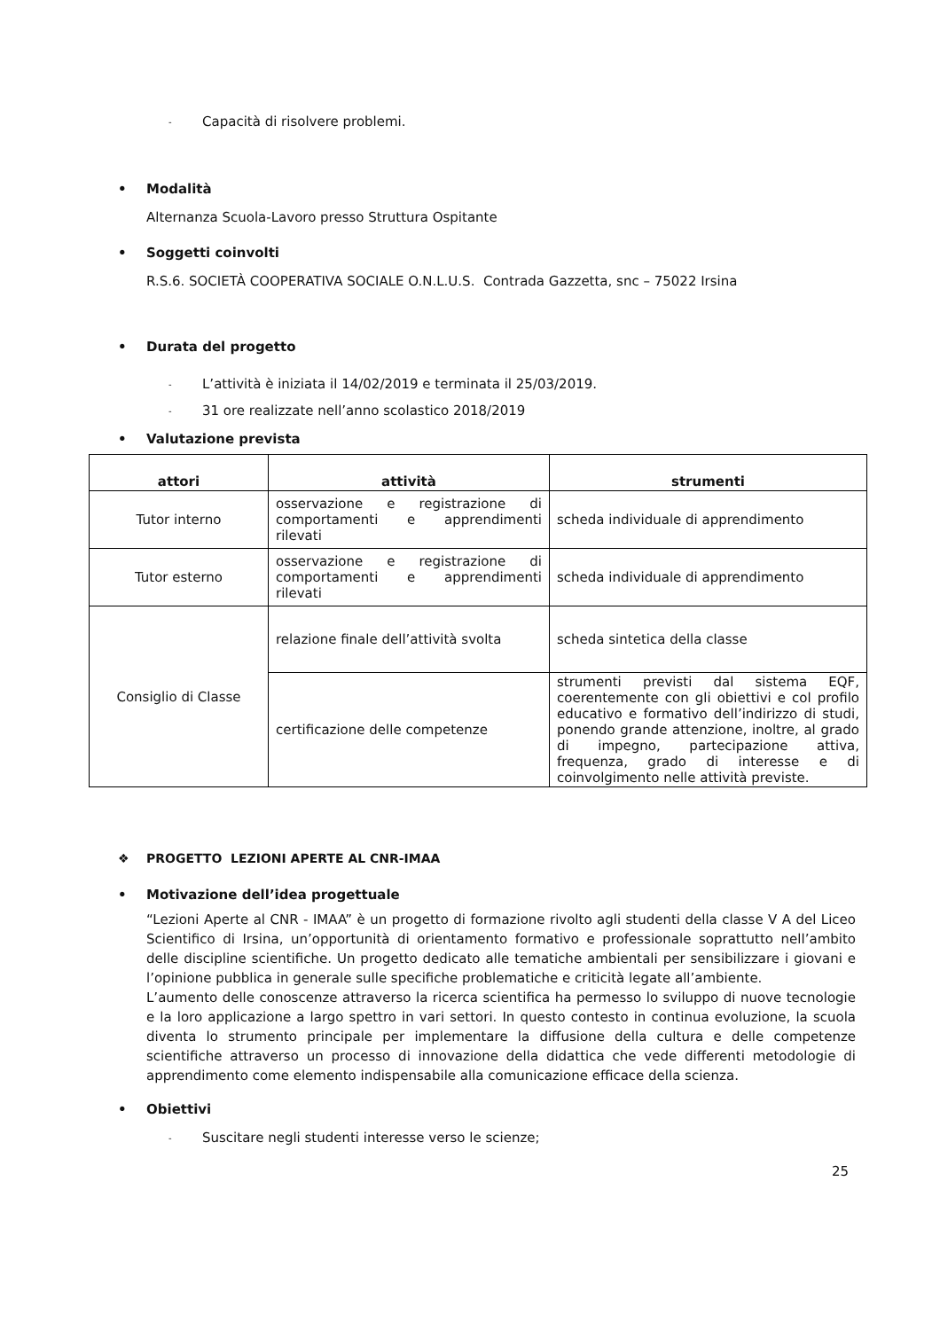- Capacità di risolvere problemi.
• Modalità
Alternanza Scuola-Lavoro presso Struttura Ospitante
• Soggetti coinvolti
R.S.6. SOCIETÀ COOPERATIVA SOCIALE O.N.L.U.S. Contrada Gazzetta, snc – 75022 Irsina
• Durata del progetto
- L’attività è iniziata il 14/02/2019 e terminata il 25/03/2019.
- 31 ore realizzate nell’anno scolastico 2018/2019
• Valutazione prevista
| attori | attività | strumenti |
| --- | --- | --- |
| Tutor interno | osservazione e registrazione di comportamenti e apprendimenti rilevati | scheda individuale di apprendimento |
| Tutor esterno | osservazione e registrazione di comportamenti e apprendimenti rilevati | scheda individuale di apprendimento |
| Consiglio di Classe | relazione finale dell’attività svolta | scheda sintetica della classe |
| | certificazione delle competenze | strumenti previsti dal sistema EQF, coerentemente con gli obiettivi e col profilo educativo e formativo dell’indirizzo di studi, ponendo grande attenzione, inoltre, al grado di impegno, partecipazione attiva, frequenza, grado di interesse e di coinvolgimento nelle attività previste. |
❖ PROGETTO LEZIONI APERTE AL CNR-IMAA
• Motivazione dell’idea progettuale
“Lezioni Aperte al CNR - IMAA” è un progetto di formazione rivolto agli studenti della classe V A del Liceo Scientifico di Irsina, un’opportunità di orientamento formativo e professionale soprattutto nell’ambito delle discipline scientifiche. Un progetto dedicato alle tematiche ambientali per sensibilizzare i giovani e l’opinione pubblica in generale sulle specifiche problematiche e criticità legate all’ambiente.
L’aumento delle conoscenze attraverso la ricerca scientifica ha permesso lo sviluppo di nuove tecnologie e la loro applicazione a largo spettro in vari settori. In questo contesto in continua evoluzione, la scuola diventa lo strumento principale per implementare la diffusione della cultura e delle competenze scientifiche attraverso un processo di innovazione della didattica che vede differenti metodologie di apprendimento come elemento indispensabile alla comunicazione efficace della scienza.
• Obiettivi
- Suscitare negli studenti interesse verso le scienze;
25